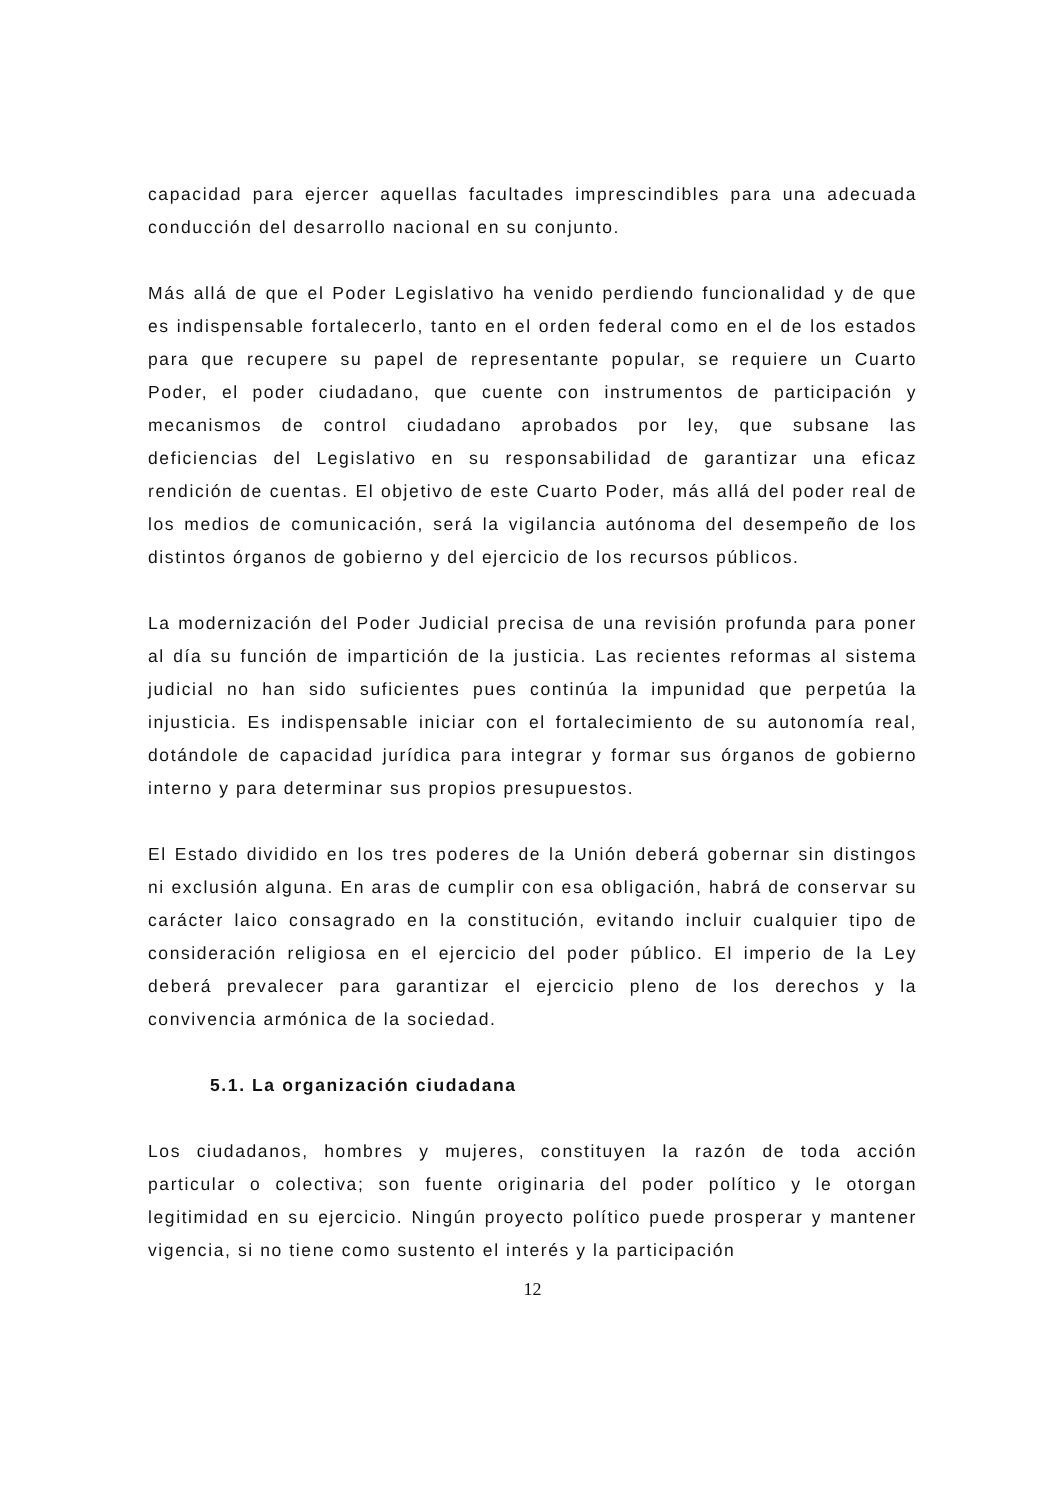capacidad para ejercer aquellas facultades imprescindibles para una adecuada conducción del desarrollo nacional en su conjunto.
Más allá de que el Poder Legislativo ha venido perdiendo funcionalidad y de que es indispensable fortalecerlo, tanto en el orden federal como en el de los estados para que recupere su papel de representante popular, se requiere un Cuarto Poder, el poder ciudadano, que cuente con instrumentos de participación y mecanismos de control ciudadano aprobados por ley, que subsane las deficiencias del Legislativo en su responsabilidad de garantizar una eficaz rendición de cuentas. El objetivo de este Cuarto Poder, más allá del poder real de los medios de comunicación, será la vigilancia autónoma del desempeño de los distintos órganos de gobierno y del ejercicio de los recursos públicos.
La modernización del Poder Judicial precisa de una revisión profunda para poner al día su función de impartición de la justicia. Las recientes reformas al sistema judicial no han sido suficientes pues continúa la impunidad que perpetúa la injusticia. Es indispensable iniciar con el fortalecimiento de su autonomía real, dotándole de capacidad jurídica para integrar y formar sus órganos de gobierno interno y para determinar sus propios presupuestos.
El Estado dividido en los tres poderes de la Unión deberá gobernar sin distingos ni exclusión alguna. En aras de cumplir con esa obligación, habrá de conservar su carácter laico consagrado en la constitución, evitando incluir cualquier tipo de consideración religiosa en el ejercicio del poder público. El imperio de la Ley deberá prevalecer para garantizar el ejercicio pleno de los derechos y la convivencia armónica de la sociedad.
5.1. La organización ciudadana
Los ciudadanos, hombres y mujeres, constituyen la razón de toda acción particular o colectiva; son fuente originaria del poder político y le otorgan legitimidad en su ejercicio. Ningún proyecto político puede prosperar y mantener vigencia, si no tiene como sustento el interés y la participación
12